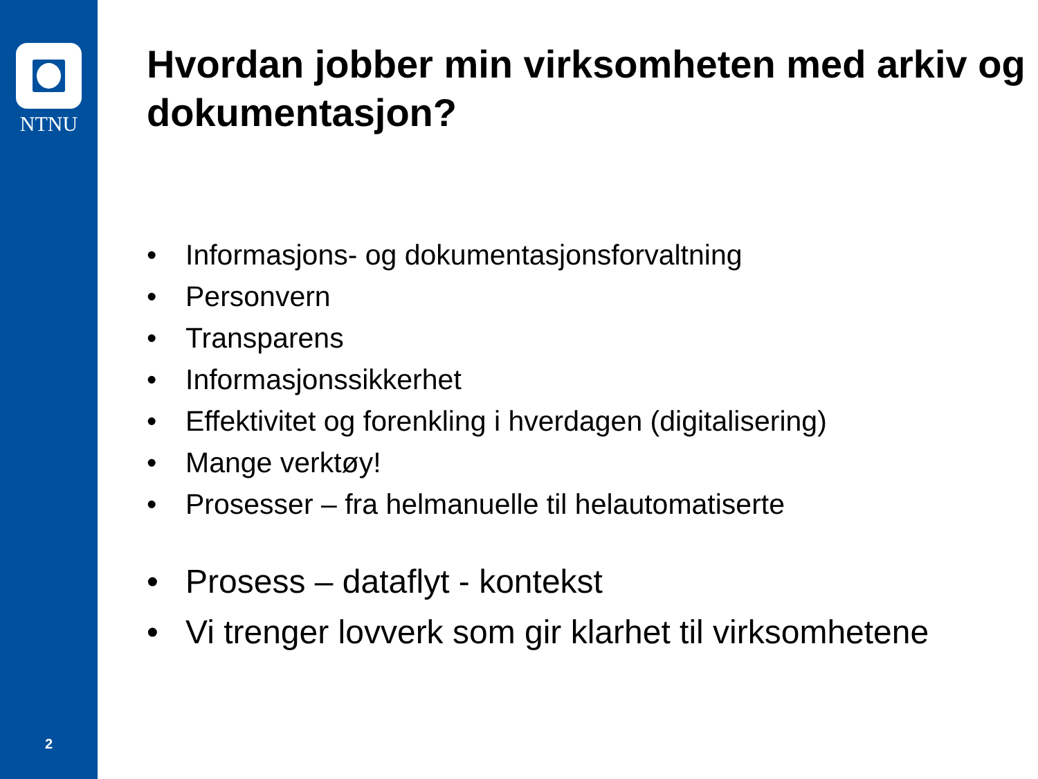NTNU
2
Hvordan jobber min virksomheten med arkiv og dokumentasjon?
• Informasjons- og dokumentasjonsforvaltning
• Personvern
• Transparens
• Informasjonssikkerhet
• Effektivitet og forenkling i hverdagen (digitalisering)
• Mange verktøy!
• Prosesser – fra helmanuelle til helautomatiserte
• Prosess – dataflyt - kontekst
• Vi trenger lovverk som gir klarhet til virksomhetene